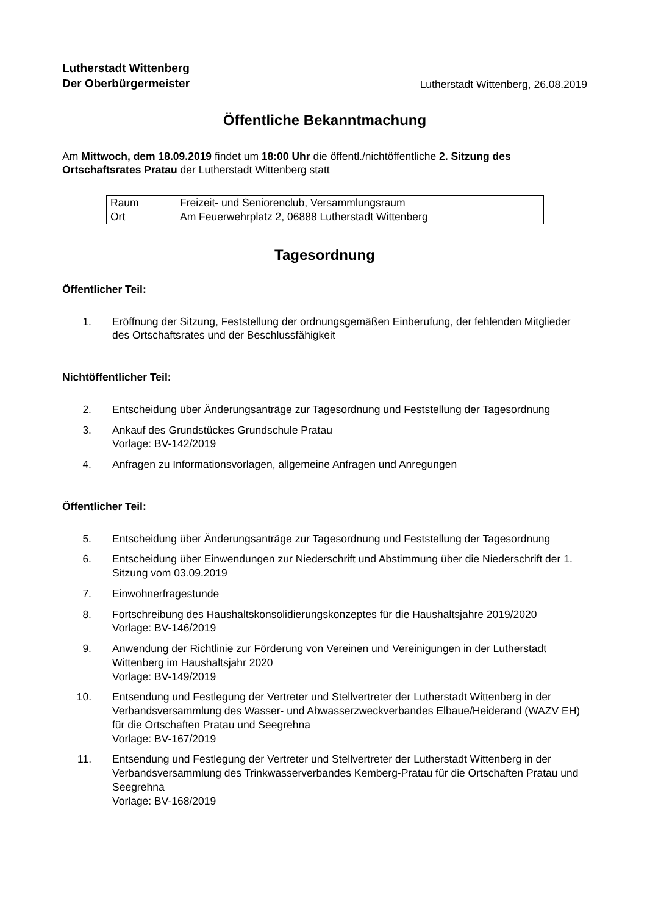Lutherstadt Wittenberg
Der Oberbürgermeister
Lutherstadt Wittenberg, 26.08.2019
Öffentliche Bekanntmachung
Am Mittwoch, dem 18.09.2019 findet um 18:00 Uhr die öffentl./nichtöffentliche 2. Sitzung des Ortschaftsrates Pratau der Lutherstadt Wittenberg statt
| Raum | Freizeit- und Seniorenclub, Versammlungsraum |
| Ort | Am Feuerwehrplatz 2, 06888 Lutherstadt Wittenberg |
Tagesordnung
Öffentlicher Teil:
1. Eröffnung der Sitzung, Feststellung der ordnungsgemäßen Einberufung, der fehlenden Mitglieder des Ortschaftsrates und der Beschlussfähigkeit
Nichtöffentlicher Teil:
2. Entscheidung über Änderungsanträge zur Tagesordnung und Feststellung der Tagesordnung
3. Ankauf des Grundstückes Grundschule Pratau
Vorlage: BV-142/2019
4. Anfragen zu Informationsvorlagen, allgemeine Anfragen und Anregungen
Öffentlicher Teil:
5. Entscheidung über Änderungsanträge zur Tagesordnung und Feststellung der Tagesordnung
6. Entscheidung über Einwendungen zur Niederschrift und Abstimmung über die Niederschrift der 1. Sitzung vom 03.09.2019
7. Einwohnerfragestunde
8. Fortschreibung des Haushaltskonsolidierungskonzeptes für die Haushaltsjahre 2019/2020
Vorlage: BV-146/2019
9. Anwendung der Richtlinie zur Förderung von Vereinen und Vereinigungen in der Lutherstadt Wittenberg im Haushaltsjahr 2020
Vorlage: BV-149/2019
10. Entsendung und Festlegung der Vertreter und Stellvertreter der Lutherstadt Wittenberg in der Verbandsversammlung des Wasser- und Abwasserzweckverbandes Elbaue/Heiderand (WAZV EH) für die Ortschaften Pratau und Seegrehna
Vorlage: BV-167/2019
11. Entsendung und Festlegung der Vertreter und Stellvertreter der Lutherstadt Wittenberg in der Verbandsversammlung des Trinkwasserverbandes Kemberg-Pratau für die Ortschaften Pratau und Seegrehna
Vorlage: BV-168/2019